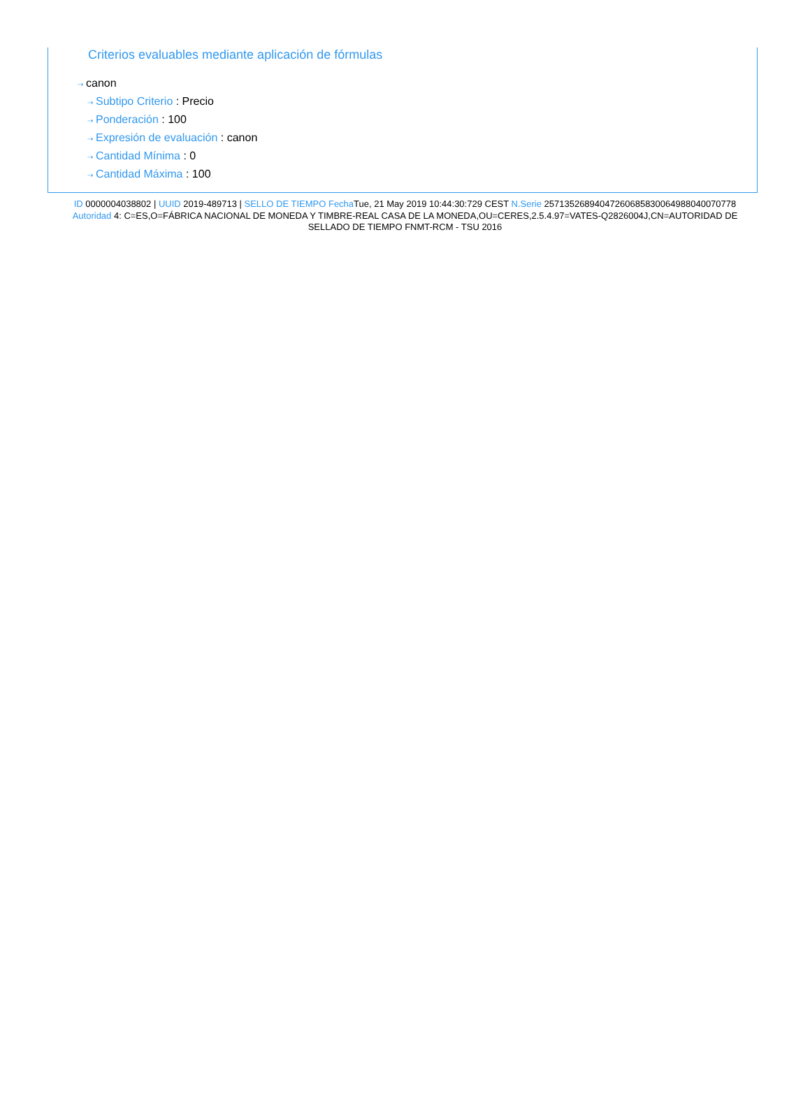Criterios evaluables mediante aplicación de fórmulas
⇢ canon
⇢ Subtipo Criterio : Precio
⇢ Ponderación : 100
⇢ Expresión de evaluación : canon
⇢ Cantidad Mínima : 0
⇢ Cantidad Máxima : 100
ID 0000004038802 | UUID 2019-489713 | SELLO DE TIEMPO Fecha Tue, 21 May 2019 10:44:30:729 CEST N.Serie 257135268940472606858300649880400707​78 Autoridad 4: C=ES,O=FÁBRICA NACIONAL DE MONEDA Y TIMBRE-REAL CASA DE LA MONEDA,OU=CERES,2.5.4.97=VATES-Q2826004J,CN=AUTORIDAD DE SELLADO DE TIEMPO FNMT-RCM - TSU 2016